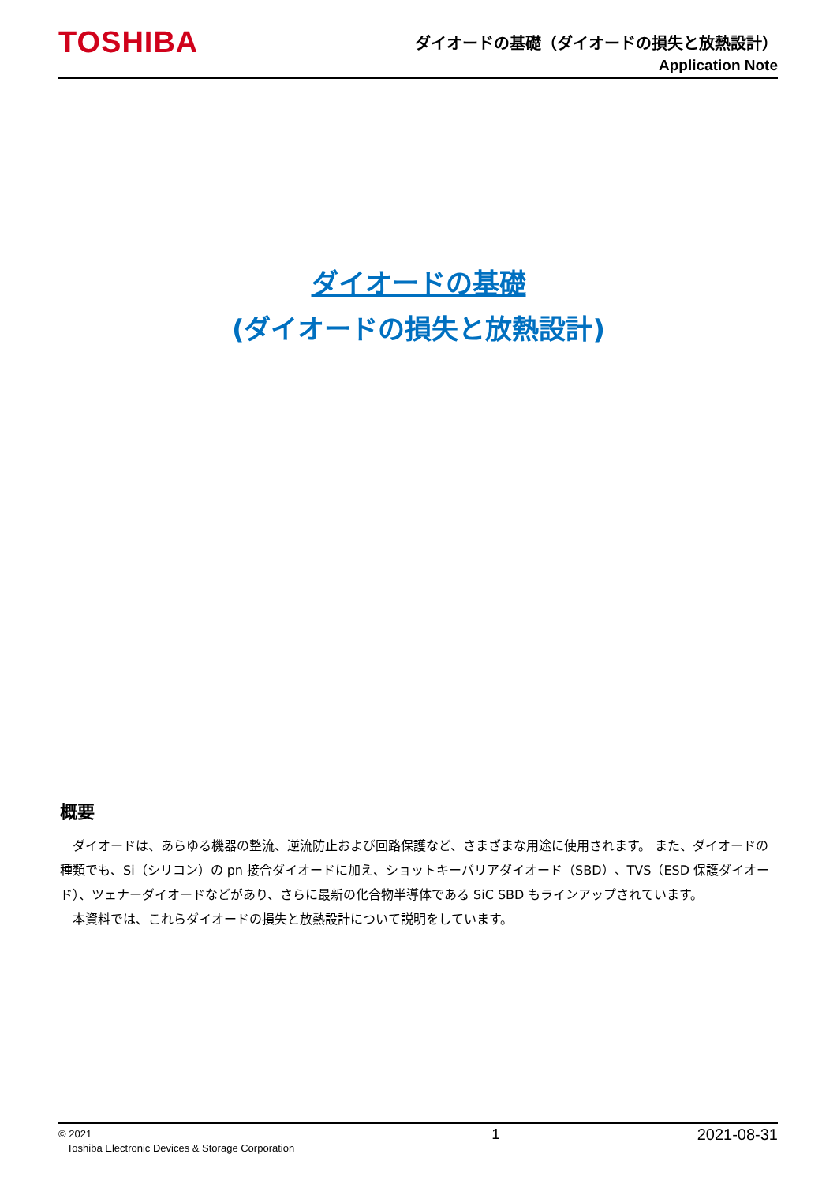TOSHIBA
ダイオードの基礎（ダイオードの損失と放熱設計）
Application Note
ダイオードの基礎
(ダイオードの損失と放熱設計)
概要
ダイオードは、あらゆる機器の整流、逆流防止および回路保護など、さまざまな用途に使用されます。 また、ダイオードの種類でも、Si（シリコン）の pn 接合ダイオードに加え、ショットキーバリアダイオード（SBD）、TVS（ESD 保護ダイオード）、ツェナーダイオードなどがあり、さらに最新の化合物半導体である SiC SBD もラインアップされています。
本資料では、これらダイオードの損失と放熱設計について説明をしています。
© 2021
Toshiba Electronic Devices & Storage Corporation
1 2021-08-31